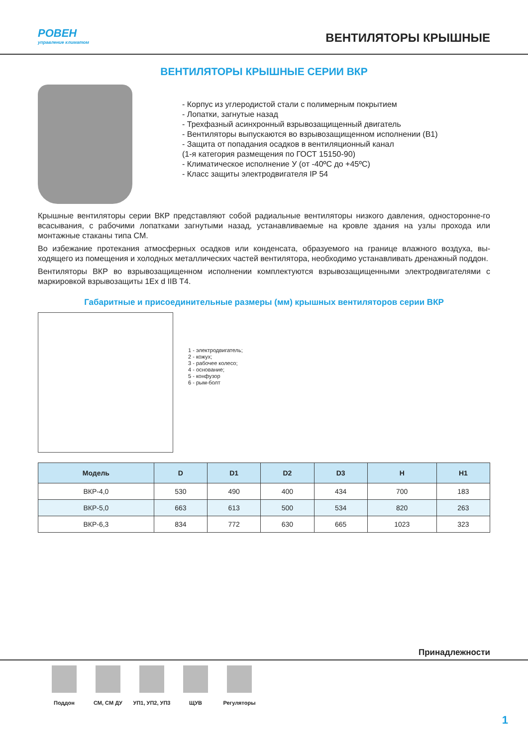РОВЕН
управление климатом
ВЕНТИЛЯТОРЫ КРЫШНЫЕ
ВЕНТИЛЯТОРЫ КРЫШНЫЕ СЕРИИ ВКР
- Корпус из углеродистой стали с полимерным покрытием
- Лопатки, загнутые назад
- Трехфазный асинхронный взрывозащищенный двигатель
- Вентиляторы выпускаются во взрывозащищенном исполнении (В1)
- Защита от попадания осадков в вентиляционный канал
(1-я категория размещения по ГОСТ 15150-90)
- Климатическое исполнение У (от -40ºС до +45ºС)
- Класс защиты электродвигателя IP 54
Крышные вентиляторы серии ВКР представляют собой радиальные вентиляторы низкого давления, односторонне-го всасывания, с рабочими лопатками загнутыми назад, устанавливаемые на кровле здания на узлы прохода или монтажные стаканы типа СМ.
Во избежание протекания атмосферных осадков или конденсата, образуемого на границе влажного воздуха, вы-ходящего из помещения и холодных металлических частей вентилятора, необходимо устанавливать дренажный поддон.
Вентиляторы ВКР во взрывозащищенном исполнении комплектуются взрывозащищенными электродвигателями с маркировкой взрывозащиты 1Ex d IIB T4.
Габаритные и присоединительные размеры (мм) крышных вентиляторов серии ВКР
1 - электродвигатель;
2 - кожух;
3 - рабочее колесо;
4 - основание;
5 - конфузор
6 - рым-болт
| Модель | D | D1 | D2 | D3 | H | H1 |
| --- | --- | --- | --- | --- | --- | --- |
| ВКР-4,0 | 530 | 490 | 400 | 434 | 700 | 183 |
| ВКР-5,0 | 663 | 613 | 500 | 534 | 820 | 263 |
| ВКР-6,3 | 834 | 772 | 630 | 665 | 1023 | 323 |
Принадлежности
Поддон СМ, СМ ДУ УП1, УП2, УП3 ЩУВ Регуляторы
1